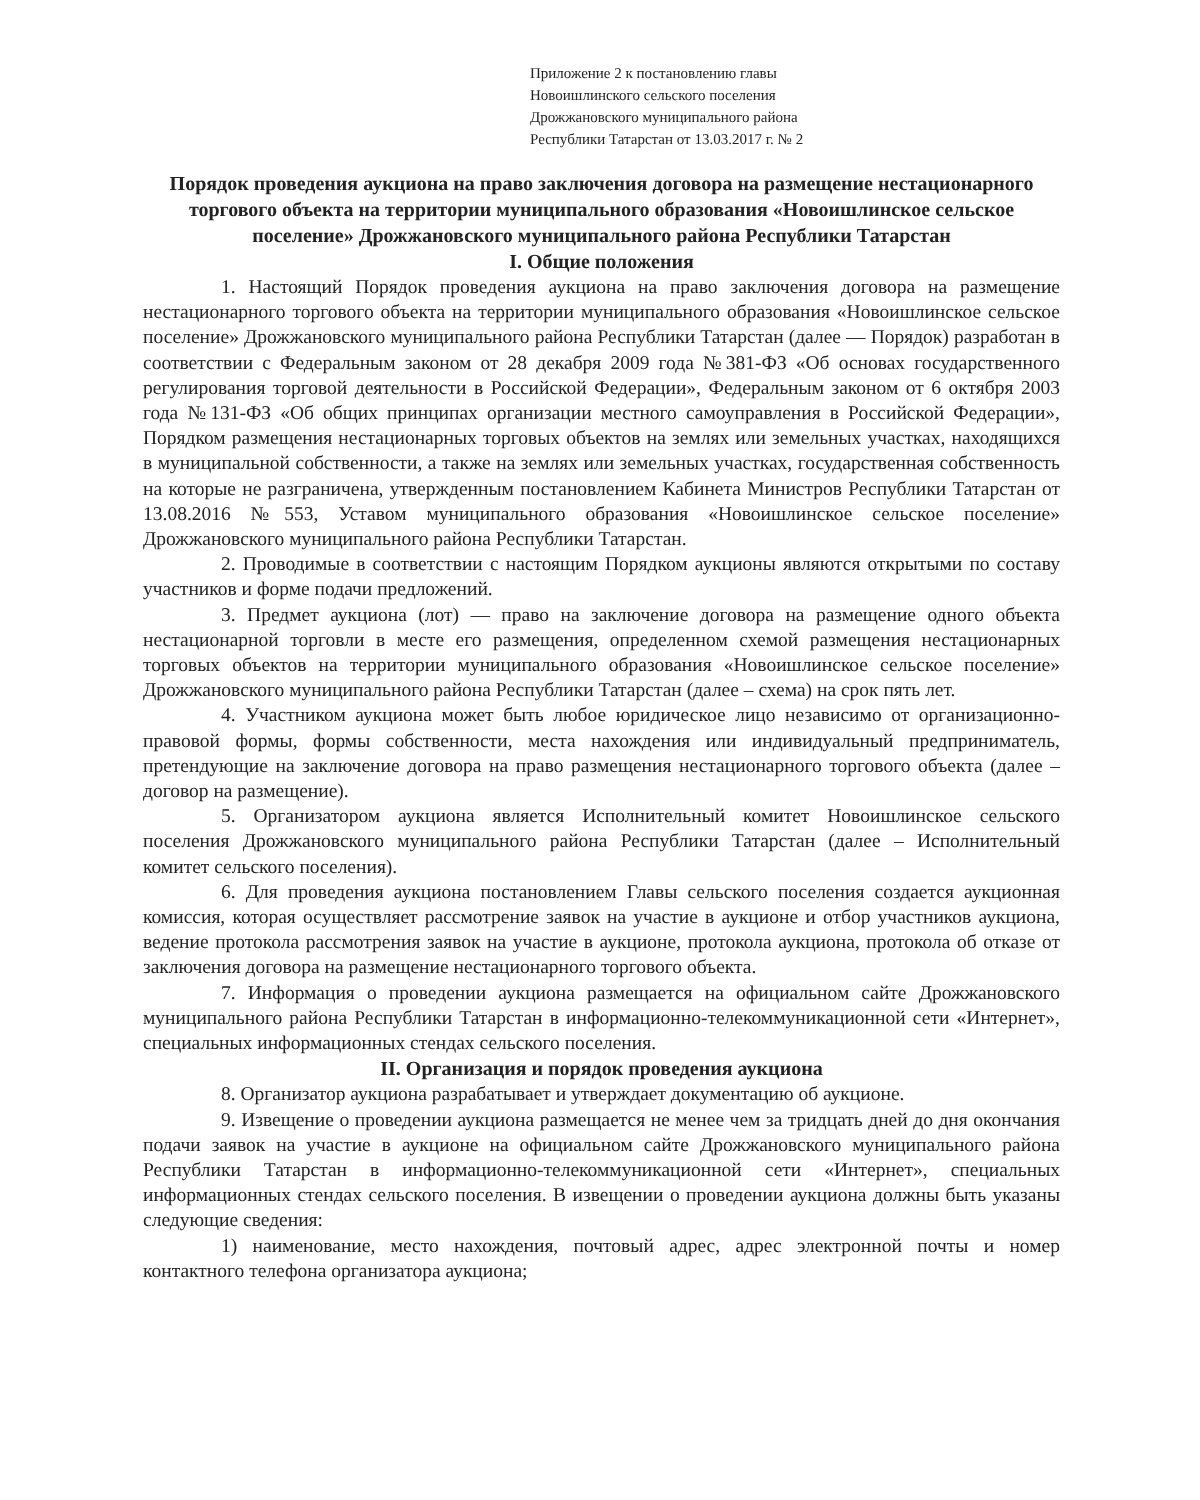Приложение 2 к постановлению главы
Новоишлинского сельского поселения
Дрожжановского муниципального района
Республики Татарстан от 13.03.2017 г. № 2
Порядок проведения аукциона на право заключения договора на размещение нестационарного торгового объекта на территории муниципального образования «Новоишлинское сельское поселение» Дрожжановского муниципального района Республики Татарстан
I. Общие положения
1. Настоящий Порядок проведения аукциона на право заключения договора на размещение нестационарного торгового объекта на территории муниципального образования «Новоишлинское сельское поселение» Дрожжановского муниципального района Республики Татарстан (далее — Порядок) разработан в соответствии с Федеральным законом от 28 декабря 2009 года №381-ФЗ «Об основах государственного регулирования торговой деятельности в Российской Федерации», Федеральным законом от 6 октября 2003 года №131-ФЗ «Об общих принципах организации местного самоуправления в Российской Федерации», Порядком размещения нестационарных торговых объектов на землях или земельных участках, находящихся в муниципальной собственности, а также на землях или земельных участках, государственная собственность на которые не разграничена, утвержденным постановлением Кабинета Министров Республики Татарстан от 13.08.2016 №553, Уставом муниципального образования «Новоишлинское сельское поселение» Дрожжановского муниципального района Республики Татарстан.
2. Проводимые в соответствии с настоящим Порядком аукционы являются открытыми по составу участников и форме подачи предложений.
3. Предмет аукциона (лот) — право на заключение договора на размещение одного объекта нестационарной торговли в месте его размещения, определенном схемой размещения нестационарных торговых объектов на территории муниципального образования «Новоишлинское сельское поселение» Дрожжановского муниципального района Республики Татарстан (далее – схема) на срок пять лет.
4. Участником аукциона может быть любое юридическое лицо независимо от организационно-правовой формы, формы собственности, места нахождения или индивидуальный предприниматель, претендующие на заключение договора на право размещения нестационарного торгового объекта (далее – договор на размещение).
5. Организатором аукциона является Исполнительный комитет Новоишлинское сельского поселения Дрожжановского муниципального района Республики Татарстан (далее – Исполнительный комитет сельского поселения).
6. Для проведения аукциона постановлением Главы сельского поселения создается аукционная комиссия, которая осуществляет рассмотрение заявок на участие в аукционе и отбор участников аукциона, ведение протокола рассмотрения заявок на участие в аукционе, протокола аукциона, протокола об отказе от заключения договора на размещение нестационарного торгового объекта.
7. Информация о проведении аукциона размещается на официальном сайте Дрожжановского муниципального района Республики Татарстан в информационно-телекоммуникационной сети «Интернет», специальных информационных стендах сельского поселения.
II. Организация и порядок проведения аукциона
8. Организатор аукциона разрабатывает и утверждает документацию об аукционе.
9. Извещение о проведении аукциона размещается не менее чем за тридцать дней до дня окончания подачи заявок на участие в аукционе на официальном сайте Дрожжановского муниципального района Республики Татарстан в информационно-телекоммуникационной сети «Интернет», специальных информационных стендах сельского поселения. В извещении о проведении аукциона должны быть указаны следующие сведения:
1) наименование, место нахождения, почтовый адрес, адрес электронной почты и номер контактного телефона организатора аукциона;